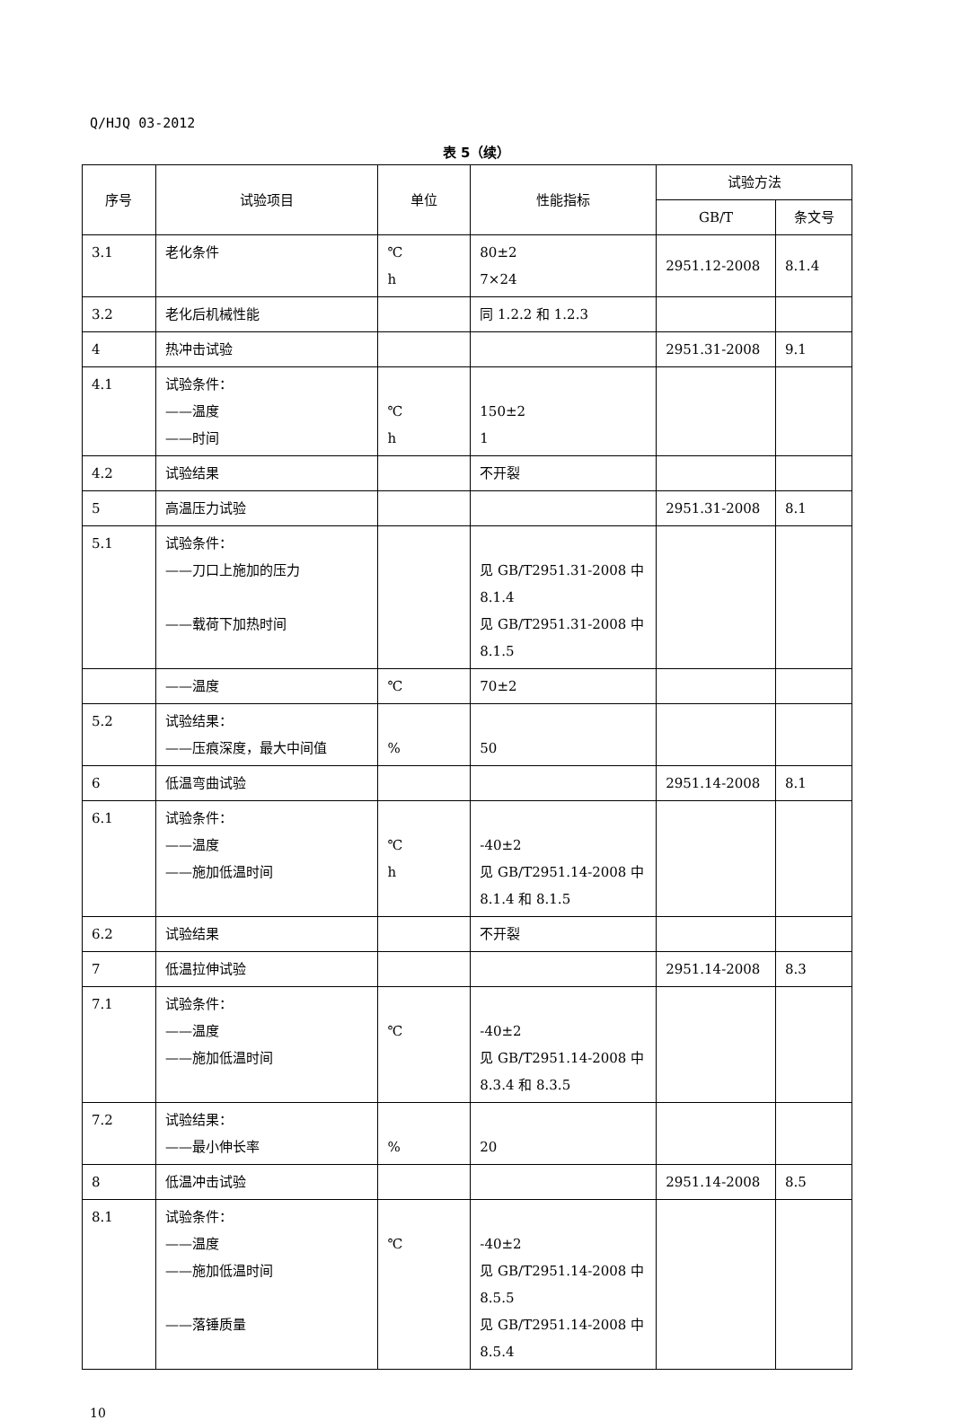Q/HJQ 03-2012
表 5（续）
| 序号 | 试验项目 | 单位 | 性能指标 | 试验方法 | |
| --- | --- | --- | --- | --- | --- |
| | | | | GB/T | 条文号 |
| 3.1 | 老化条件 | ℃ h | 80±2 7×24 | 2951.12-2008 | 8.1.4 |
| 3.2 | 老化后机械性能 | | 同 1.2.2 和 1.2.3 | | |
| 4 | 热冲击试验 | | | 2951.31-2008 | 9.1 |
| 4.1 | 试验条件： ——温度 ——时间 | ℃ h | 150±2 1 | | |
| 4.2 | 试验结果 | | 不开裂 | | |
| 5 | 高温压力试验 | | | 2951.31-2008 | 8.1 |
| 5.1 | 试验条件： ——刀口上施加的压力 ——载荷下加热时间 | | 见 GB/T2951.31-2008 中 8.1.4 见 GB/T2951.31-2008 中 8.1.5 | | |
| | ——温度 | ℃ | 70±2 | | |
| 5.2 | 试验结果： ——压痕深度，最大中间值 | % | 50 | | |
| 6 | 低温弯曲试验 | | | 2951.14-2008 | 8.1 |
| 6.1 | 试验条件： ——温度 ——施加低温时间 | ℃ h | -40±2 见 GB/T2951.14-2008 中 8.1.4 和 8.1.5 | | |
| 6.2 | 试验结果 | | 不开裂 | | |
| 7 | 低温拉伸试验 | | | 2951.14-2008 | 8.3 |
| 7.1 | 试验条件： ——温度 ——施加低温时间 | ℃ | -40±2 见 GB/T2951.14-2008 中 8.3.4 和 8.3.5 | | |
| 7.2 | 试验结果： ——最小伸长率 | % | 20 | | |
| 8 | 低温冲击试验 | | | 2951.14-2008 | 8.5 |
| 8.1 | 试验条件： ——温度 ——施加低温时间 ——落锤质量 | ℃ | -40±2 见 GB/T2951.14-2008 中 8.5.5 见 GB/T2951.14-2008 中 8.5.4 | | |
10